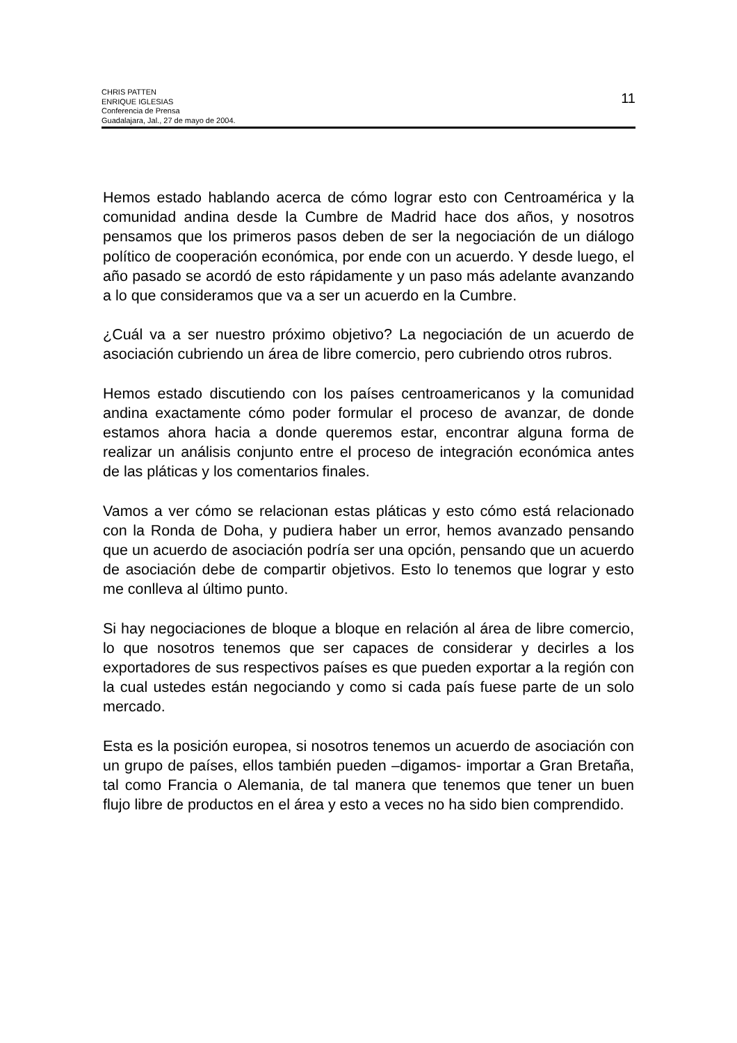CHRIS PATTEN
ENRIQUE IGLESIAS
Conferencia de Prensa
Guadalajara, Jal., 27 de mayo de 2004.
11
Hemos estado hablando acerca de cómo lograr esto con Centroamérica y la comunidad andina desde la Cumbre de Madrid hace dos años, y nosotros pensamos que los primeros pasos deben de ser la negociación de un diálogo político de cooperación económica, por ende con un acuerdo. Y desde luego, el año pasado se acordó de esto rápidamente y un paso más adelante avanzando a lo que consideramos que va a ser un acuerdo en la Cumbre.
¿Cuál va a ser nuestro próximo objetivo? La negociación de un acuerdo de asociación cubriendo un área de libre comercio, pero cubriendo otros rubros.
Hemos estado discutiendo con los países centroamericanos y la comunidad andina exactamente cómo poder formular el proceso de avanzar, de donde estamos ahora hacia a donde queremos estar, encontrar alguna forma de realizar un análisis conjunto entre el proceso de integración económica antes de las pláticas y los comentarios finales.
Vamos a ver cómo se relacionan estas pláticas y esto cómo está relacionado con la Ronda de Doha, y pudiera haber un error, hemos avanzado pensando que un acuerdo de asociación podría ser una opción, pensando que un acuerdo de asociación debe de compartir objetivos. Esto lo tenemos que lograr y esto me conlleva al último punto.
Si hay negociaciones de bloque a bloque en relación al área de libre comercio, lo que nosotros tenemos que ser capaces de considerar y decirles a los exportadores de sus respectivos países es que pueden exportar a la región con la cual ustedes están negociando y como si cada país fuese parte de un solo mercado.
Esta es la posición europea, si nosotros tenemos un acuerdo de asociación con un grupo de países, ellos también pueden –digamos- importar a Gran Bretaña, tal como Francia o Alemania, de tal manera que tenemos que tener un buen flujo libre de productos en el área y esto a veces no ha sido bien comprendido.